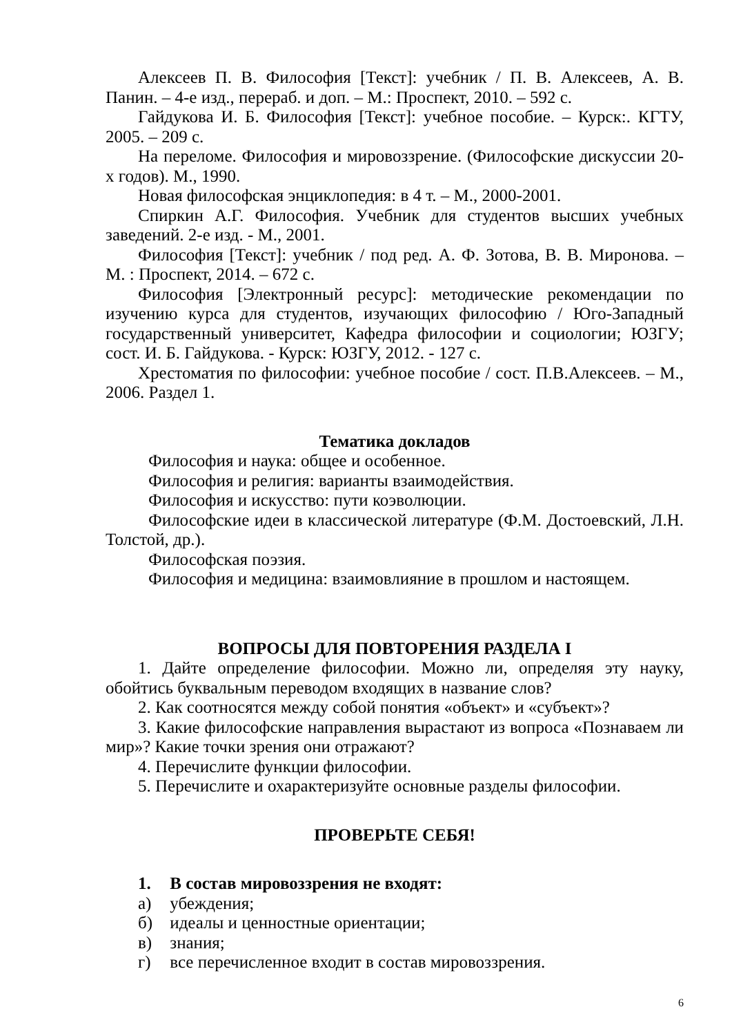Алексеев П. В. Философия [Текст]: учебник / П. В. Алексеев, А. В. Панин. – 4-е изд., перераб. и доп. – М.: Проспект, 2010. – 592 с.
Гайдукова И. Б. Философия [Текст]: учебное пособие. – Курск:. КГТУ, 2005. – 209 с.
На переломе. Философия и мировоззрение. (Философские дискуссии 20-х годов). М., 1990.
Новая философская энциклопедия: в 4 т. – М., 2000-2001.
Спиркин А.Г. Философия. Учебник для студентов высших учебных заведений. 2-е изд. - М., 2001.
Философия [Текст]: учебник / под ред. А. Ф. Зотова, В. В. Миронова. – М. : Проспект, 2014. – 672 с.
Философия [Электронный ресурс]: методические рекомендации по изучению курса для студентов, изучающих философию / Юго-Западный государственный университет, Кафедра философии и социологии; ЮЗГУ; сост. И. Б. Гайдукова. - Курск: ЮЗГУ, 2012. - 127 с.
Хрестоматия по философии: учебное пособие / сост. П.В.Алексеев. – М., 2006. Раздел 1.
Тематика докладов
Философия и наука: общее и особенное.
Философия и религия: варианты взаимодействия.
Философия и искусство: пути коэволюции.
Философские идеи в классической литературе (Ф.М. Достоевский, Л.Н. Толстой, др.).
Философская поэзия.
Философия и медицина: взаимовлияние в прошлом и настоящем.
ВОПРОСЫ ДЛЯ ПОВТОРЕНИЯ РАЗДЕЛА I
1. Дайте определение философии. Можно ли, определяя эту науку, обойтись буквальным переводом входящих в название слов?
2. Как соотносятся между собой понятия «объект» и «субъект»?
3. Какие философские направления вырастают из вопроса «Познаваем ли мир»? Какие точки зрения они отражают?
4. Перечислите функции философии.
5. Перечислите и охарактеризуйте основные разделы философии.
ПРОВЕРЬТЕ СЕБЯ!
1. В состав мировоззрения не входят:
а) убеждения;
б) идеалы и ценностные ориентации;
в) знания;
г) все перечисленное входит в состав мировоззрения.
6